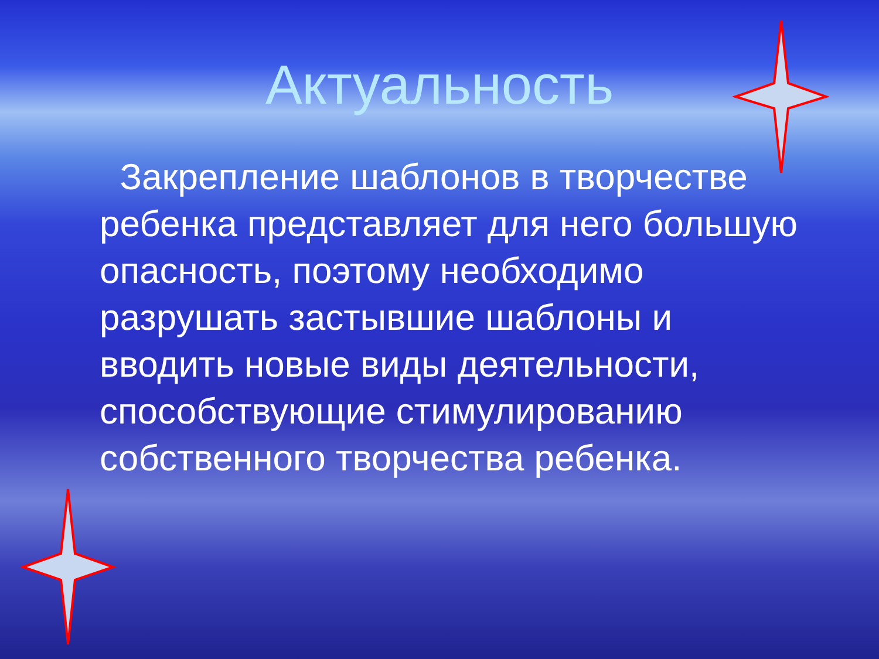Актуальность
Закрепление шаблонов в творчестве ребенка представляет для него большую опасность, поэтому необходимо разрушать застывшие шаблоны и вводить новые виды деятельности, способствующие стимулированию собственного творчества ребенка.